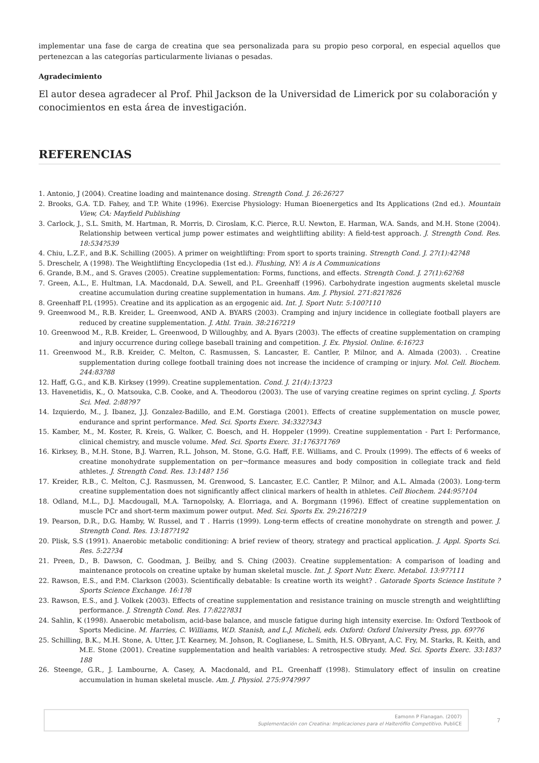implementar una fase de carga de creatina que sea personalizada para su propio peso corporal, en especial aquellos que pertenezcan a las categorías particularmente livianas o pesadas.
Agradecimiento
El autor desea agradecer al Prof. Phil Jackson de la Universidad de Limerick por su colaboración y conocimientos en esta área de investigación.
REFERENCIAS
1. Antonio, J (2004). Creatine loading and maintenance dosing. Strength Cond. J. 26:26?27
2. Brooks, G.A. T.D. Fahey, and T.P. White (1996). Exercise Physiology: Human Bioenergetics and Its Applications (2nd ed.). Mountain View, CA: Mayfield Publishing
3. Carlock, J., S.L. Smith, M. Hartman, R. Morris, D. Ciroslam, K.C. Pierce, R.U. Newton, E. Harman, W.A. Sands, and M.H. Stone (2004). Relationship between vertical jump power estimates and weightlifting ability: A field-test approach. J. Strength Cond. Res. 18:534?539
4. Chiu, L.Z.F., and B.K. Schilling (2005). A primer on weightlifting: From sport to sports training. Strength Cond. J. 27(1):42?48
5. Dreschelr, A (1998). The Weightlifting Encyclopedia (1st ed.). Flushing, NY: A is A Communications
6. Grande, B.M., and S. Graves (2005). Creatine supplementation: Forms, functions, and effects. Strength Cond. J. 27(1):62?68
7. Green, A.L., E. Hultman, I.A. Macdonald, D.A. Sewell, and P.L. Greenhaff (1996). Carbohydrate ingestion augments skeletal muscle creatine accumulation during creatine supplementation in humans. Am. J. Physiol. 271:821?826
8. Greenhaff P.L (1995). Creatine and its application as an ergogenic aid. Int. J. Sport Nutr. 5:100?110
9. Greenwood M., R.B. Kreider, L. Greenwood, AND A. BYARS (2003). Cramping and injury incidence in collegiate football players are reduced by creatine supplementation. J. Athl. Train. 38:216?219
10. Greenwood M., R.B. Kreider, L. Greenwood, D Willoughby, and A. Byars (2003). The effects of creatine supplementation on cramping and injury occurrence during college baseball training and competition. J. Ex. Physiol. Online. 6:16?23
11. Greenwood M., R.B. Kreider, C. Melton, C. Rasmussen, S. Lancaster, E. Cantler, P. Milnor, and A. Almada (2003). . Creatine supplementation during college football training does not increase the incidence of cramping or injury. Mol. Cell. Biochem. 244:83?88
12. Haff, G.G., and K.B. Kirksey (1999). Creatine supplementation. Cond. J. 21(4):13?23
13. Havenetidis, K., O. Matsouka, C.B. Cooke, and A. Theodorou (2003). The use of varying creatine regimes on sprint cycling. J. Sports Sci. Med. 2:88?97
14. Izquierdo, M., J. Ibanez, J.J. Gonzalez-Badillo, and E.M. Gorstiaga (2001). Effects of creatine supplementation on muscle power, endurance and sprint performance. Med. Sci. Sports Exerc. 34:332?343
15. Kamber, M., M. Koster, R. Kreis, G. Walker, C. Boesch, and H. Hoppeler (1999). Creatine supplementation - Part I: Performance, clinical chemistry, and muscle volume. Med. Sci. Sports Exerc. 31:1763?1769
16. Kirksey, B., M.H. Stone, B.J. Warren, R.L. Johson, M. Stone, G.G. Haff, F.E. Williams, and C. Proulx (1999). The effects of 6 weeks of creatine monohydrate supplementation on per¬formance measures and body composition in collegiate track and field athletes. J. Strength Cond. Res. 13:148? 156
17. Kreider, R.B., C. Melton, C.J. Rasmussen, M. Grenwood, S. Lancaster, E.C. Cantler, P. Milnor, and A.L. Almada (2003). Long-term creatine supplementation does not significantly affect clinical markers of health in athletes. Cell Biochem. 244:95?104
18. Odland, M.L., D.J. Macdougall, M.A. Tarnopolsky, A. Elorriaga, and A. Borgmann (1996). Effect of creatine supplementation on muscle PCr and short-term maximum power output. Med. Sci. Sports Ex. 29:216?219
19. Pearson, D.R., D.G. Hamby, W. Russel, and T . Harris (1999). Long-term effects of creatine monohydrate on strength and power. J. Strength Cond. Res. 13:187?192
20. Plisk, S.S (1991). Anaerobic metabolic conditioning: A brief review of theory, strategy and practical application. J. Appl. Sports Sci. Res. 5:22?34
21. Preen, D., B. Dawson, C. Goodman, J. Beilby, and S. Ching (2003). Creatine supplementation: A comparison of loading and maintenance protocols on creatine uptake by human skeletal muscle. Int. J. Sport Nutr. Exerc. Metabol. 13:97?111
22. Rawson, E.S., and P.M. Clarkson (2003). Scientifically debatable: Is creatine worth its weight? . Gatorade Sports Science Institute ? Sports Science Exchange. 16:1?8
23. Rawson, E.S., and J. Volkek (2003). Effects of creatine supplementation and resistance training on muscle strength and weightlifting performance. J. Strength Cond. Res. 17:822?831
24. Sahlin, K (1998). Anaerobic metabolism, acid-base balance, and muscle fatigue during high intensity exercise. In: Oxford Textbook of Sports Medicine. M. Harries, C. Williams, W.D. Stanish, and L.J. Micheli, eds. Oxford: Oxford University Press, pp. 69?76
25. Schilling, B.K., M.H. Stone, A. Utter, J.T. Kearney, M. Johson, R. Coglianese, L. Smith, H.S. OBryant, A.C. Fry, M. Starks, R. Keith, and M.E. Stone (2001). Creatine supplementation and health variables: A retrospective study. Med. Sci. Sports Exerc. 33:183?188
26. Steenge, G.R., J. Lambourne, A. Casey, A. Macdonald, and P.L. Greenhaff (1998). Stimulatory effect of insulin on creatine accumulation in human skeletal muscle. Am. J. Physiol. 275:974?997
Eamonn P Flanagan. (2007)
Suplementación con Creatina: Implicaciones para el Halterófilo Competitivo. PubliCE
7